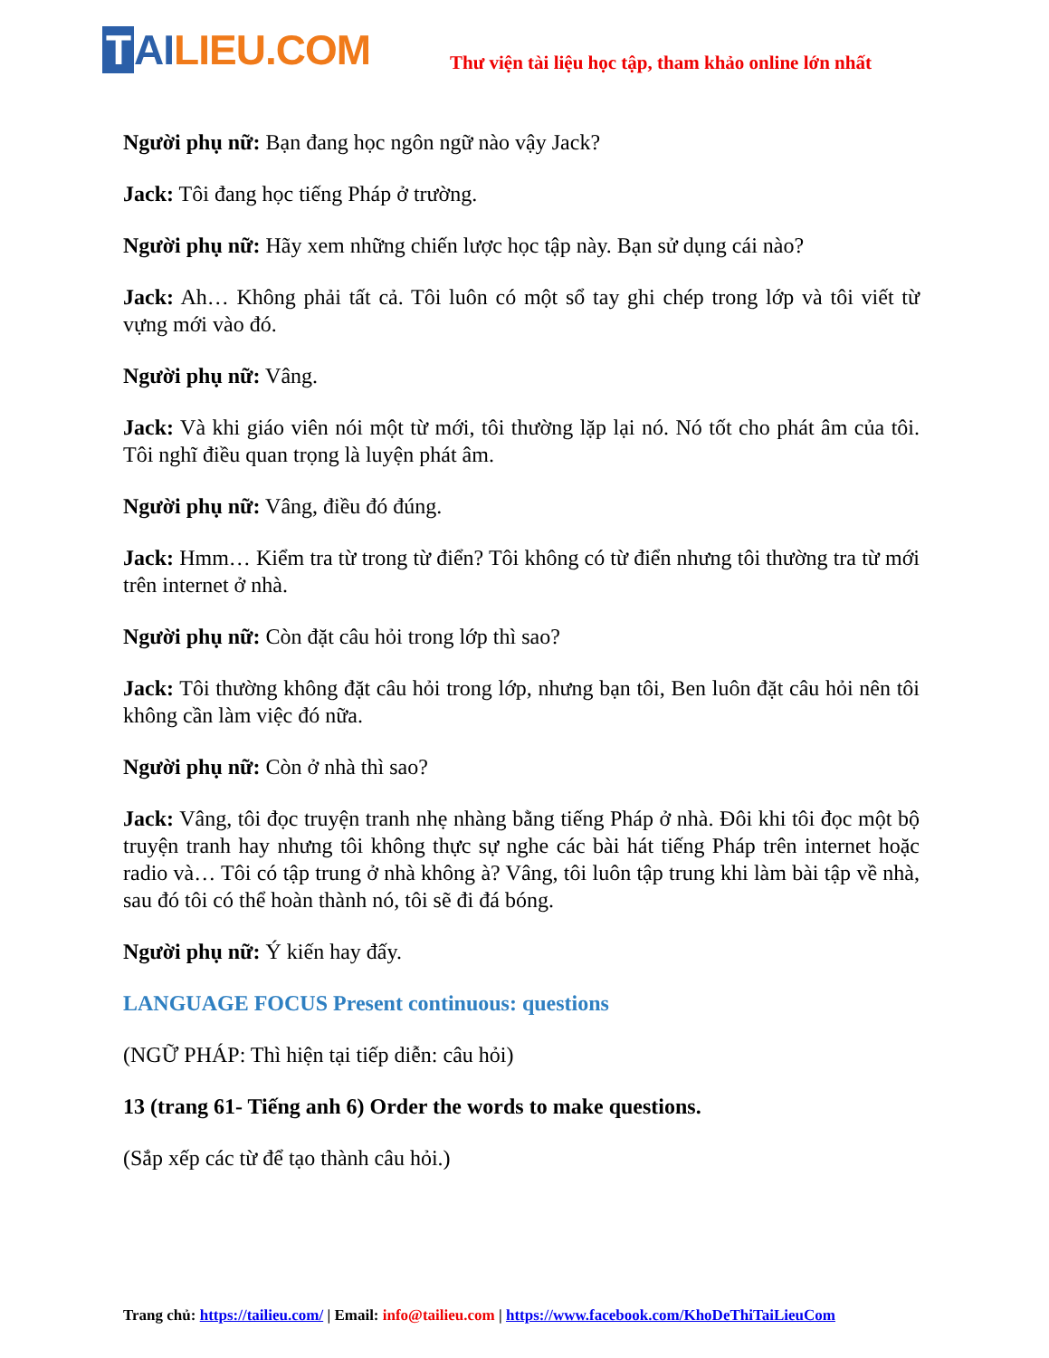T AI LIEU.COM
Thư viện tài liệu học tập, tham khảo online lớn nhất
Người phụ nữ: Bạn đang học ngôn ngữ nào vậy Jack?
Jack: Tôi đang học tiếng Pháp ở trường.
Người phụ nữ: Hãy xem những chiến lược học tập này. Bạn sử dụng cái nào?
Jack: Ah… Không phải tất cả. Tôi luôn có một sổ tay ghi chép trong lớp và tôi viết từ vựng mới vào đó.
Người phụ nữ: Vâng.
Jack: Và khi giáo viên nói một từ mới, tôi thường lặp lại nó. Nó tốt cho phát âm của tôi. Tôi nghĩ điều quan trọng là luyện phát âm.
Người phụ nữ: Vâng, điều đó đúng.
Jack: Hmm… Kiểm tra từ trong từ điển? Tôi không có từ điển nhưng tôi thường tra từ mới trên internet ở nhà.
Người phụ nữ: Còn đặt câu hỏi trong lớp thì sao?
Jack: Tôi thường không đặt câu hỏi trong lớp, nhưng bạn tôi, Ben luôn đặt câu hỏi nên tôi không cần làm việc đó nữa.
Người phụ nữ: Còn ở nhà thì sao?
Jack: Vâng, tôi đọc truyện tranh nhẹ nhàng bằng tiếng Pháp ở nhà. Đôi khi tôi đọc một bộ truyện tranh hay nhưng tôi không thực sự nghe các bài hát tiếng Pháp trên internet hoặc radio và… Tôi có tập trung ở nhà không à? Vâng, tôi luôn tập trung khi làm bài tập về nhà, sau đó tôi có thể hoàn thành nó, tôi sẽ đi đá bóng.
Người phụ nữ: Ý kiến hay đấy.
LANGUAGE FOCUS Present continuous: questions
(NGỮ PHÁP: Thì hiện tại tiếp diễn: câu hỏi)
13 (trang 61- Tiếng anh 6) Order the words to make questions.
(Sắp xếp các từ để tạo thành câu hỏi.)
Trang chủ: https://tailieu.com/ | Email: info@tailieu.com | https://www.facebook.com/KhoDeThiTaiLieuCom